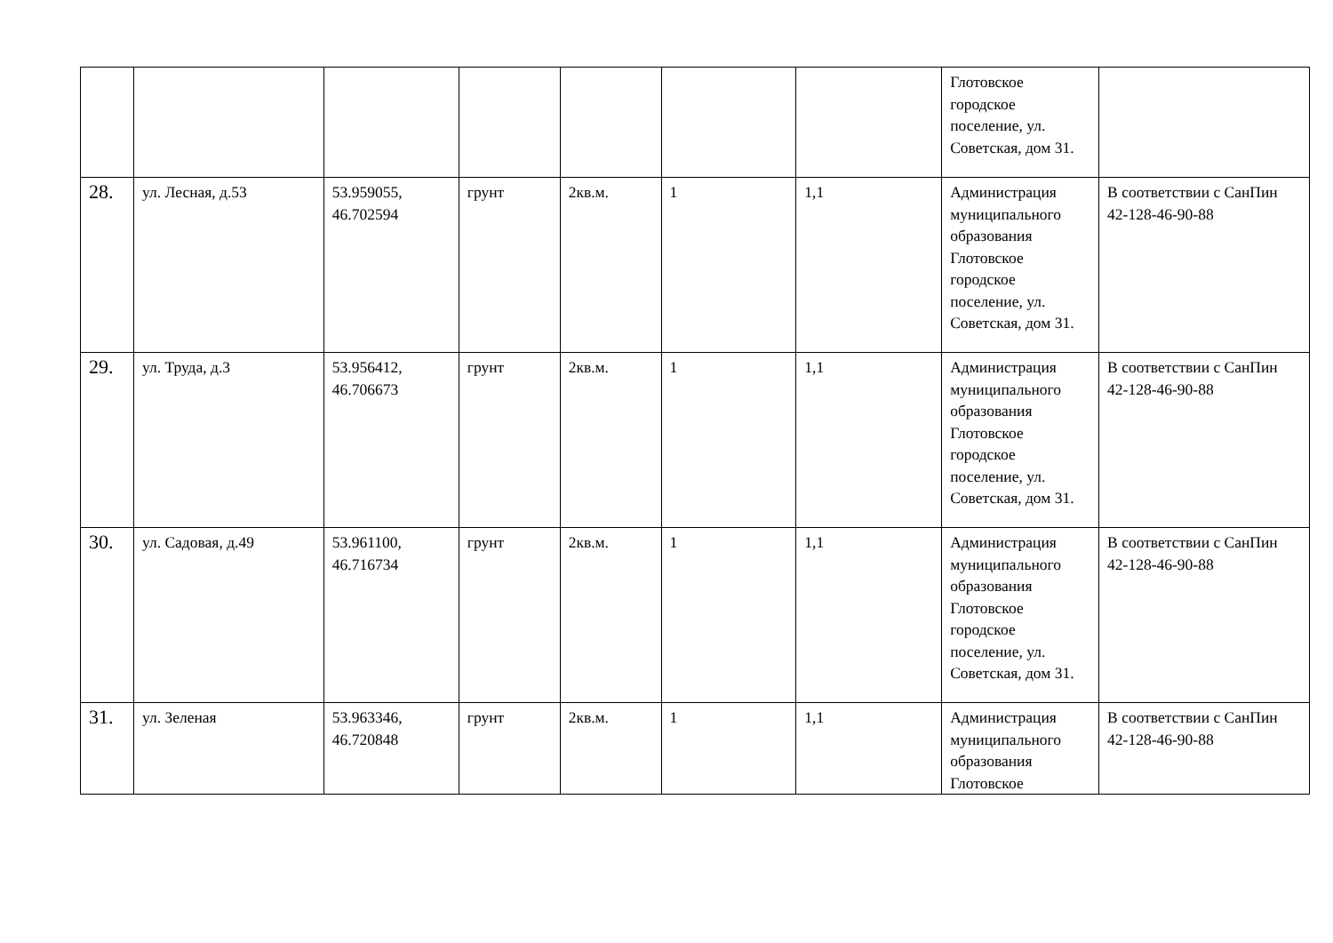| | | | | | | | Глотовское городское поселение, ул. Советская, дом 31. | |
| 28. | ул. Лесная, д.53 | 53.959055, 46.702594 | грунт | 2кв.м. | 1 | 1,1 | Администрация муниципального образования Глотовское городское поселение, ул. Советская, дом 31. | В соответствии с СанПин 42-128-46-90-88 |
| 29. | ул. Труда, д.3 | 53.956412, 46.706673 | грунт | 2кв.м. | 1 | 1,1 | Администрация муниципального образования Глотовское городское поселение, ул. Советская, дом 31. | В соответствии с СанПин 42-128-46-90-88 |
| 30. | ул. Садовая, д.49 | 53.961100, 46.716734 | грунт | 2кв.м. | 1 | 1,1 | Администрация муниципального образования Глотовское городское поселение, ул. Советская, дом 31. | В соответствии с СанПин 42-128-46-90-88 |
| 31. | ул. Зеленая | 53.963346, 46.720848 | грунт | 2кв.м. | 1 | 1,1 | Администрация муниципального образования Глотовское | В соответствии с СанПин 42-128-46-90-88 |